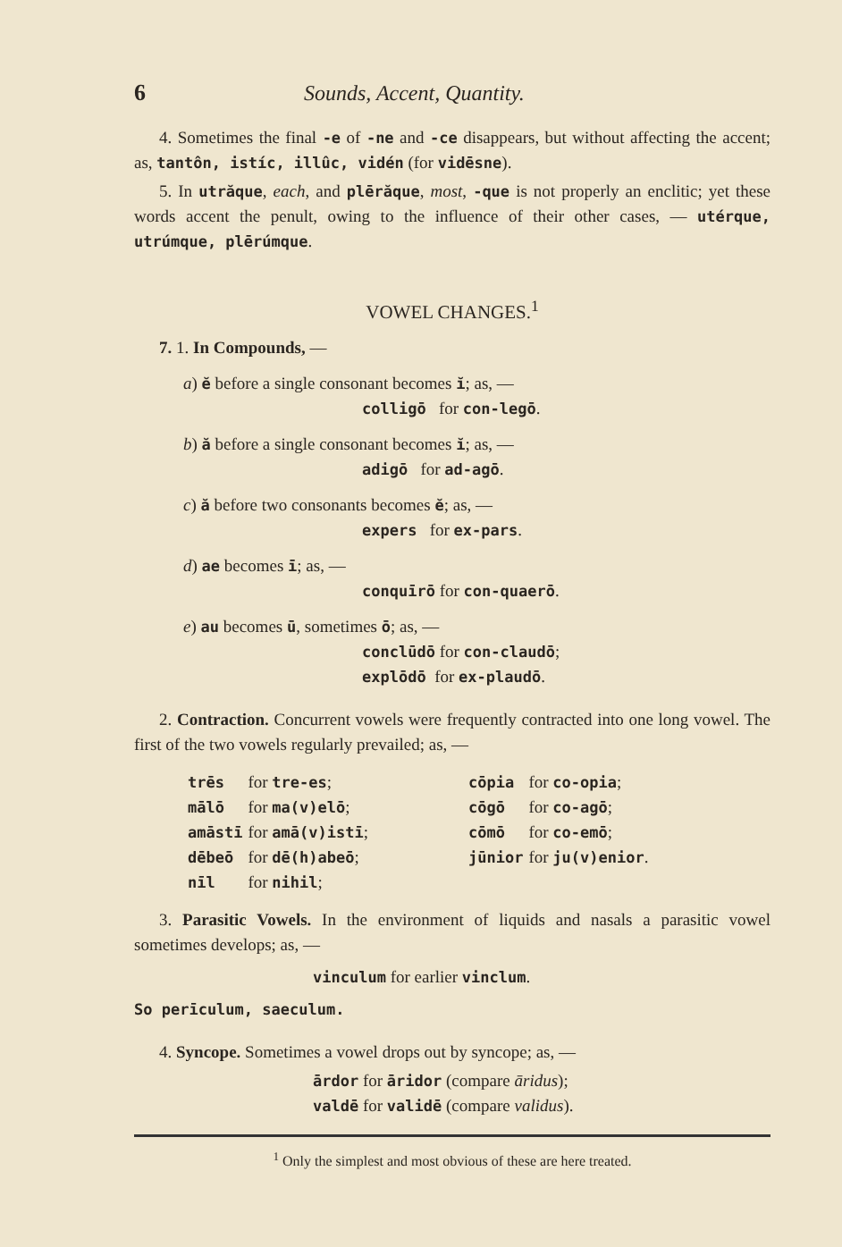6 Sounds, Accent, Quantity.
4. Sometimes the final -e of -ne and -ce disappears, but without affecting the accent; as, tantôn, istíc, illûc, vidén (for vidēsne).
5. In utrăque, each, and plērăque, most, -que is not properly an enclitic; yet these words accent the penult, owing to the influence of their other cases, — utérque, utrúmque, plērúmque.
VOWEL CHANGES.<sup>1</sup>
7. 1. In Compounds, —
a) ĕ before a single consonant becomes ĭ; as, —
colligō for con-legō.
b) ă before a single consonant becomes ĭ; as, —
adigō for ad-agō.
c) ă before two consonants becomes ĕ; as, —
expers for ex-pars.
d) ae becomes ī; as, —
conquīrō for con-quaerō.
e) au becomes ū, sometimes ō; as, —
conclūdō for con-claudō;
explōdō for ex-plaudō.
2. Contraction. Concurrent vowels were frequently contracted into one long vowel. The first of the two vowels regularly prevailed; as, —
| trēs | for tre-es ; | | cōpia | for co-opia ; |
| mālō | for ma(v)elō ; | | cōgō | for co-agō ; |
| amāstī | for amā(v)istī ; | | cōmō | for co-emō ; |
| dēbeō | for dē(h)abeō ; | | jūnior | for ju(v)enior . |
| nīl | for nihil ; | | | |
3. Parasitic Vowels. In the environment of liquids and nasals a parasitic vowel sometimes develops; as, —
vinculum for earlier vinclum.
So perīculum, saeculum.
4. Syncope. Sometimes a vowel drops out by syncope; as, —
ārdor for āridor (compare āridus);
valdē for validē (compare validus).
<sup>1</sup> Only the simplest and most obvious of these are here treated.